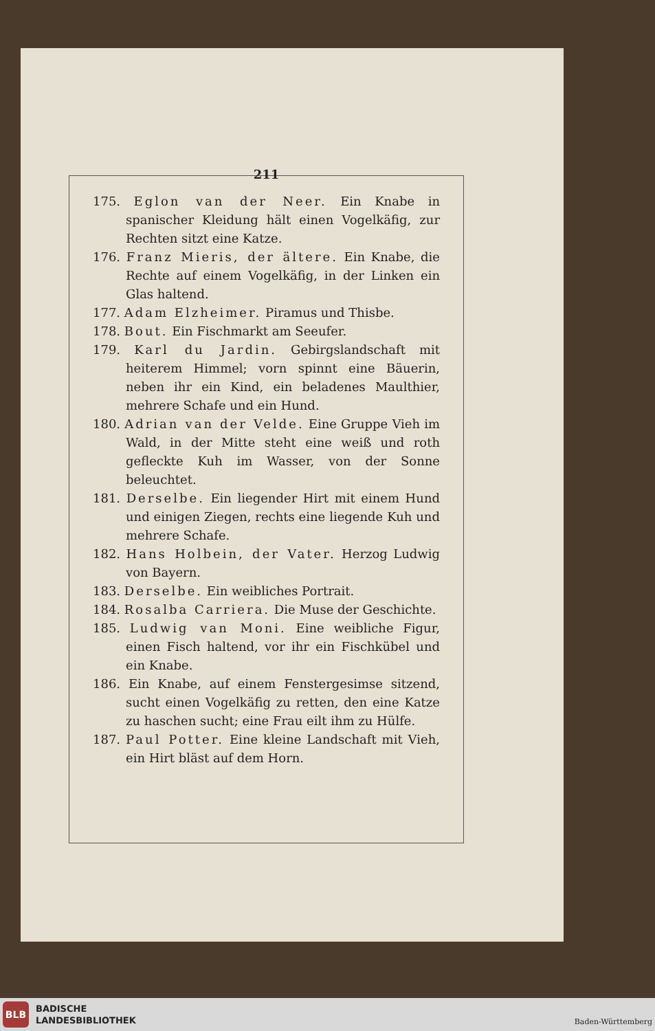211
175. Eglon van der Neer. Ein Knabe in spanischer Kleidung hält einen Vogelkäfig, zur Rechten sitzt eine Katze.
176. Franz Mieris, der ältere. Ein Knabe, die Rechte auf einem Vogelkäfig, in der Linken ein Glas haltend.
177. Adam Elzheimer. Piramus und Thisbe.
178. Bout. Ein Fischmarkt am Seeufer.
179. Karl du Jardin. Gebirgslandschaft mit heiterem Himmel; vorn spinnt eine Bäuerin, neben ihr ein Kind, ein beladenes Maulthier, mehrere Schafe und ein Hund.
180. Adrian van der Velde. Eine Gruppe Vieh im Wald, in der Mitte steht eine weiß und roth gefleckte Kuh im Wasser, von der Sonne beleuchtet.
181. Derselbe. Ein liegender Hirt mit einem Hund und einigen Ziegen, rechts eine liegende Kuh und mehrere Schafe.
182. Hans Holbein, der Vater. Herzog Ludwig von Bayern.
183. Derselbe. Ein weibliches Portrait.
184. Rosalba Carriera. Die Muse der Geschichte.
185. Ludwig van Moni. Eine weibliche Figur, einen Fisch haltend, vor ihr ein Fischkübel und ein Knabe.
186. Ein Knabe, auf einem Fenstergesimse sitzend, sucht einen Vogelkäfig zu retten, den eine Katze zu haschen sucht; eine Frau eilt ihm zu Hülfe.
187. Paul Potter. Eine kleine Landschaft mit Vieh, ein Hirt bläst auf dem Horn.
BLB
BADISCHE
LANDESBIBLIOTHEK
Baden-Württemberg